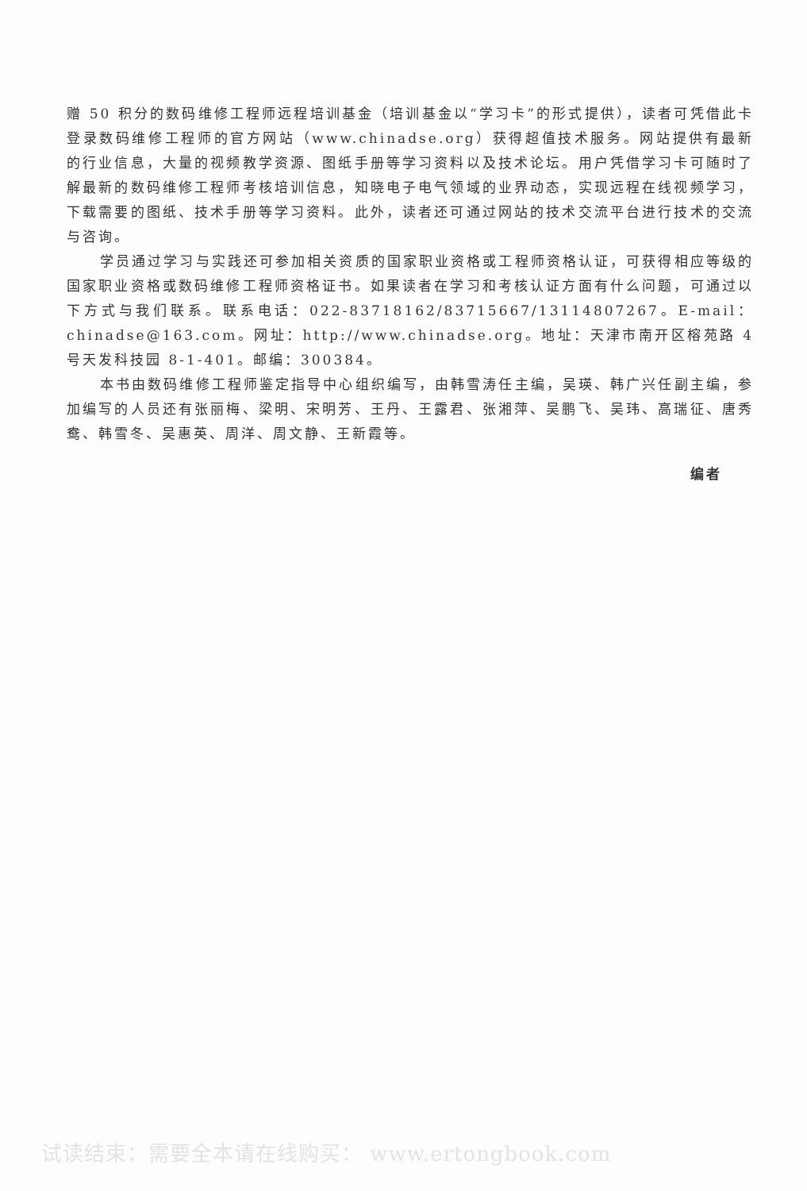赠 50 积分的数码维修工程师远程培训基金（培训基金以“学习卡”的形式提供），读者可凭借此卡登录数码维修工程师的官方网站（www.chinadse.org）获得超值技术服务。网站提供有最新的行业信息，大量的视频教学资源、图纸手册等学习资料以及技术论坛。用户凭借学习卡可随时了解最新的数码维修工程师考核培训信息，知晓电子电气领域的业界动态，实现远程在线视频学习，下载需要的图纸、技术手册等学习资料。此外，读者还可通过网站的技术交流平台进行技术的交流与咨询。
学员通过学习与实践还可参加相关资质的国家职业资格或工程师资格认证，可获得相应等级的国家职业资格或数码维修工程师资格证书。如果读者在学习和考核认证方面有什么问题，可通过以下方式与我们联系。联系电话：022-83718162/83715667/13114807267。E-mail：chinadse@163.com。网址：http://www.chinadse.org。地址：天津市南开区榕苑路 4 号天发科技园 8-1-401。邮编：300384。
本书由数码维修工程师鉴定指导中心组织编写，由韩雪涛任主编，吴瑛、韩广兴任副主编，参加编写的人员还有张丽梅、梁明、宋明芳、王丹、王露君、张湘萍、吴鹏飞、吴玮、高瑞征、唐秀鸯、韩雪冬、吴惠英、周洋、周文静、王新霞等。
编者
试读结束：需要全本请在线购买： www.ertongbook.com